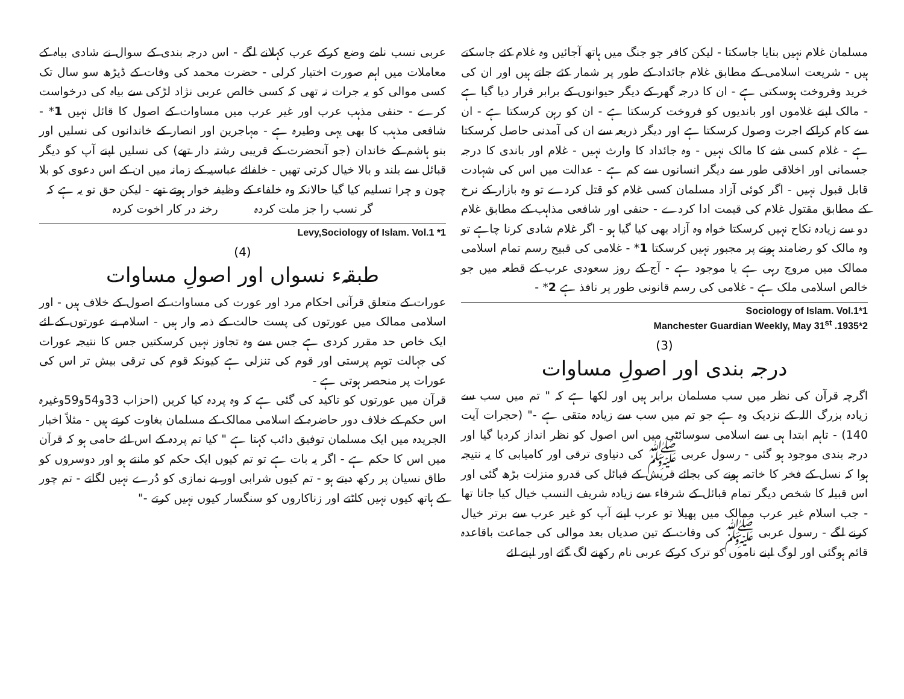مسلمان غلام نہیں بنایا جاسکتا - لیکن کافر جو جنگ میں ہاتھ آجائیں وہ غلام کئے جاسکتے ہیں - شریعت اسلامی کے مطابق غلام جائداد کے طور پر شمار کئے جاتے ہیں اور ان کی خرید وفروخت ہوسکتی ہے - ان کا درجہ گھر کے دیگر حیوانوں کے برابر قرار دیا گیا ہے - مالک اپنے غلاموں اور باندیوں کو فروخت کرسکتا ہے - ان کو رہن کرسکتا ہے - ان سے کام کراکے اجرت وصول کرسکتا ہے اور دیگر ذریعہ سے ان کی آمدنی حاصل کرسکتا ہے - غلام کسی شے کا مالک نہیں - وہ جائداد کا وارث نہیں - غلام اور باندی کا درجہ جسمانی اور اخلاقی طور سے دیگر انسانوں سے کم ہے - عدالت میں اس کی شہادت قابل قبول نہیں - اگر کوئی آزاد مسلمان کسی غلام کو قتل کردے تو وہ بازار کے نرخ کے مطابق مقتول غلام کی قیمت ادا کردے - حنفی اور شافعی مذاہب کے مطابق غلام دو سے زیادہ نکاح نہیں کرسکتا خواہ وہ آزاد بھی کیا گیا ہو - اگر غلام شادی کرنا چاہے تو وہ مالک کو رضامند ہونے پر مجبور نہیں کرسکتا 1* - غلامی کی قبیح رسم تمام اسلامی ممالک میں مروج رہی ہے یا موجود ہے - آج کے روز سعودی عرب کے قطعہ میں جو خالص اسلامی ملک ہے - غلامی کی رسم قانونی طور پر نافذ ہے 2* -
Sociology of Islam. Vol.1*1
Manchester Guardian Weekly, May 31<sup>st</sup> .1935*2
(3)
درجہ بندی اور اصولِ مساوات
اگرچہ قرآن کی نظر میں سب مسلمان برابر ہیں اور لکھا ہے کہ " تم میں سب سے زیادہ بزرگ اللہ کے نزدیک وہ ہے جو تم میں سب سے زیادہ متقی ہے -" (حجرات آیت 140) - تاہم ابتدا ہی سے اسلامی سوسائٹی میں اس اصول کو نظر انداز کردیا گیا اور درجہ بندی موجود ہو گئی - رسول عربی ﷺ کی دنیاوی ترقی اور کامیابی کا یہ نتیجہ ہوا کہ نسل کے فخر کا خاتمہ ہونے کی بجائے قریش کے قبائل کی قدرو منزلت بڑھ گئی اور اس قبیلہ کا شخص دیگر تمام قبائل کے شرفاء سے زیادہ شریف النسب خیال کیا جاتا تھا - جب اسلام غیر عرب ممالک میں پھیلا تو عرب اپنے آپ کو غیر عرب سے برتر خیال کرنے لگے - رسول عربی ﷺ کی وفات کے تین صدیاں بعد موالی کی جماعت باقاعدہ قائم ہوگئی اور لوگ اپنے ناموں کو ترک کرکے عربی نام رکھنے لگ گئے اور اپنے لئے
عربی نسب نامے وضع کرکے عرب کہلانے لگے - اس درجہ بندی کے سوال نے شادی بیاہ کے معاملات میں اہم صورت اختیار کرلی - حضرت محمد کی وفات کے ڈیڑھ سو سال تک کسی موالی کو یہ جرات نہ تھی کہ کسی خالص عربی نژاد لڑکی سے بیاہ کی درخواست کرے - حنفی مذہب عرب اور غیر عرب میں مساوات کے اصول کا قائل نہیں 1* - شافعی مذہب کا بھی یہی وطیرہ ہے - مہاجرین اور انصار کے خاندانوں کی نسلیں اور بنو ہاشم کے خاندان (جو آنحضرت کے قریبی رشتہ دار تھے) کی نسلیں اپنے آپ کو دیگر قبائل سے بلند و بالا خیال کرتی تھیں - خلفائے عباسیہ کے زمانہ میں ان کے اس دعوی کو بلا چون و چرا تسلیم کیا گیا حالانکہ وہ خلفاء کے وظیفہ خوار ہوتے تھے - لیکن حق تو یہ ہے کہ
گر نسب را جز ملت کردہ رخنہ در کار اخوت کردہ
Levy,Sociology of Islam. Vol.1 *1
(4)
طبقہء نسواں اور اصولِ مساوات
عورات کے متعلق قرآنی احکام مرد اور عورت کی مساوات کے اصول کے خلاف ہیں - اور اسلامی ممالک میں عورتوں کی پست حالت کے ذمہ وار ہیں - اسلام نے عورتوں کے لئے ایک خاص حد مقرر کردی ہے جس سے وہ تجاوز نہیں کرسکتیں جس کا نتیجہ عورات کی جہالت توہم پرستی اور قوم کی تنزلی ہے کیونکہ قوم کی ترقی بیش تر اس کی عورات پر منحصر ہوتی ہے -
قرآن میں عورتوں کو تاکید کی گئی ہے کہ وہ پردہ کیا کریں (احزاب 33و54و59وغیرہ اس حکم کے خلاف دور حاضرہ کے اسلامی ممالک کے مسلمان بغاوت کرتے ہیں - مثلاً اخبار الجریدہ میں ایک مسلمان توفیق دائب کہتا ہے " کیا تم پردہ کے اس لئے حامی ہو کہ قرآن میں اس کا حکم ہے - اگر یہ بات ہے تو تم کیوں ایک حکم کو مانتے ہو اور دوسروں کو طاق نسیان پر رکھ دیتے ہو - تم کیوں شرابی اور بے نمازی کو دُرے نہیں لگاتے - تم چور کے ہاتھ کیوں نہیں کاٹتے اور زناکاروں کو سنگسار کیوں نہیں کرتے -"